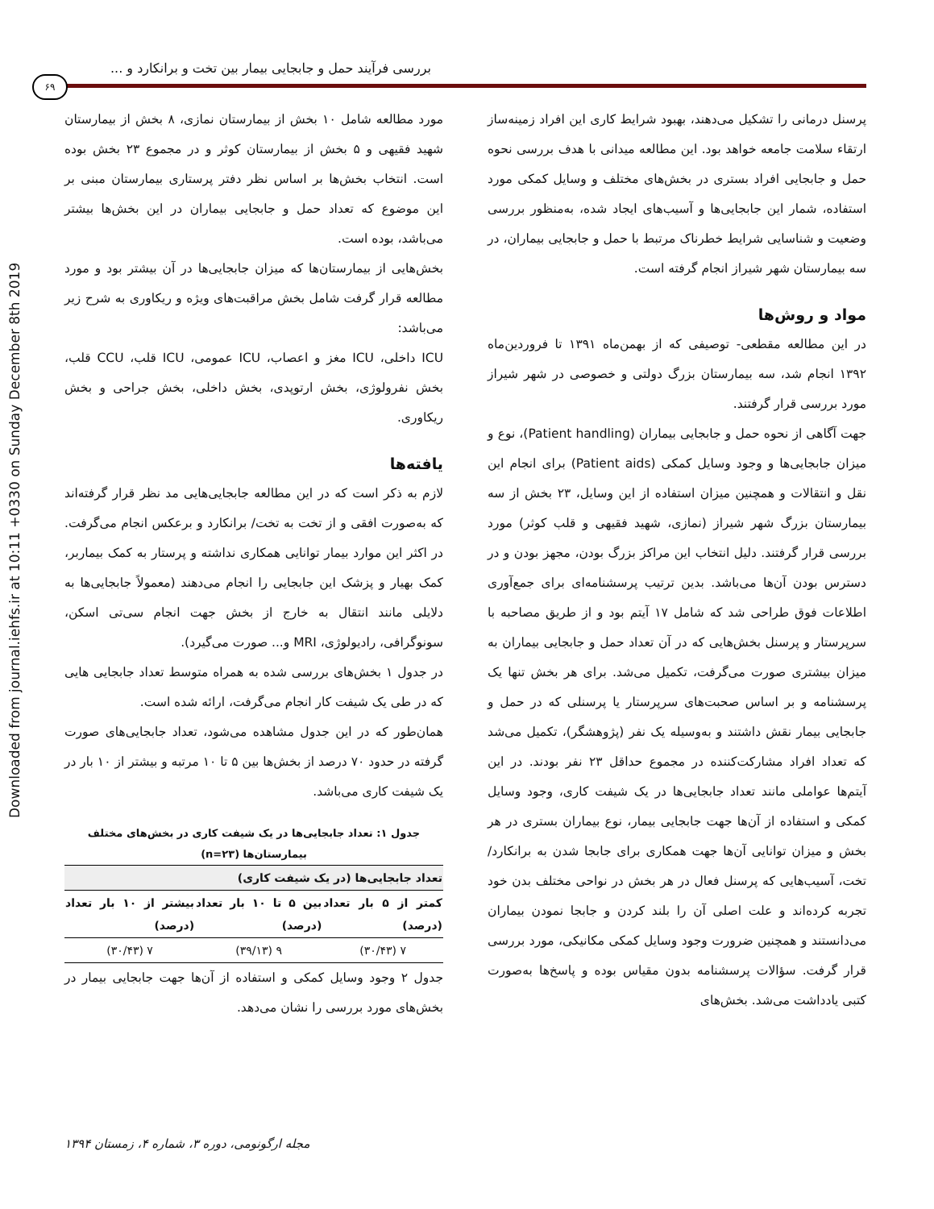Downloaded from journal.iehfs.ir at 10:11 +0330 on Sunday December 8th 2019
بررسی فرآیند حمل و جابجایی بیمار بین تخت و برانکارد و ...
۶۹
پرسنل درمانی را تشکیل می‌دهند، بهبود شرایط کاری این افراد زمینه‌ساز ارتقاء سلامت جامعه خواهد بود. این مطالعه میدانی با هدف بررسی نحوه حمل و جابجایی افراد بستری در بخش‌های مختلف و وسایل کمکی مورد استفاده، شمار این جابجایی‌ها و آسیب‌های ایجاد شده، به‌منظور بررسی وضعیت و شناسایی شرایط خطرناک مرتبط با حمل و جابجایی بیماران، در سه بیمارستان شهر شیراز انجام گرفته است.
مواد و روش‌ها
در این مطالعه مقطعی- توصیفی که از بهمن‌ماه ۱۳۹۱ تا فروردین‌ماه ۱۳۹۲ انجام شد، سه بیمارستان بزرگ دولتی و خصوصی در شهر شیراز مورد بررسی قرار گرفتند.
جهت آگاهی از نحوه حمل و جابجایی بیماران (Patient handling)، نوع و میزان جابجایی‌ها و وجود وسایل کمکی (Patient aids) برای انجام این نقل و انتقالات و همچنین میزان استفاده از این وسایل، ۲۳ بخش از سه بیمارستان بزرگ شهر شیراز (نمازی، شهید فقیهی و قلب کوثر) مورد بررسی قرار گرفتند. دلیل انتخاب این مراکز بزرگ بودن، مجهز بودن و در دسترس بودن آن‌ها می‌باشد. بدین ترتیب پرسشنامه‌ای برای جمع‌آوری اطلاعات فوق طراحی شد که شامل ۱۷ آیتم بود و از طریق مصاحبه با سرپرستار و پرسنل بخش‌هایی که در آن تعداد حمل و جابجایی بیماران به میزان بیشتری صورت می‌گرفت، تکمیل می‌شد. برای هر بخش تنها یک پرسشنامه و بر اساس صحبت‌های سرپرستار یا پرسنلی که در حمل و جابجایی بیمار نقش داشتند و به‌وسیله یک نفر (پژوهشگر)، تکمیل می‌شد که تعداد افراد مشارکت‌کننده در مجموع حداقل ۲۳ نفر بودند. در این آیتم‌ها عواملی مانند تعداد جابجایی‌ها در یک شیفت کاری، وجود وسایل کمکی و استفاده از آن‌ها جهت جابجایی بیمار، نوع بیماران بستری در هر بخش و میزان توانایی آن‌ها جهت همکاری برای جابجا شدن به برانکارد/ تخت، آسیب‌هایی که پرسنل فعال در هر بخش در نواحی مختلف بدن خود تجربه کرده‌اند و علت اصلی آن را بلند کردن و جابجا نمودن بیماران می‌دانستند و همچنین ضرورت وجود وسایل کمکی مکانیکی، مورد بررسی قرار گرفت. سؤالات پرسشنامه بدون مقیاس بوده و پاسخ‌ها به‌صورت کتبی یادداشت می‌شد. بخش‌های
مورد مطالعه شامل ۱۰ بخش از بیمارستان نمازی، ۸ بخش از بیمارستان شهید فقیهی و ۵ بخش از بیمارستان کوثر و در مجموع ۲۳ بخش بوده است. انتخاب بخش‌ها بر اساس نظر دفتر پرستاری بیمارستان مبنی بر این موضوع که تعداد حمل و جابجایی بیماران در این بخش‌ها بیشتر می‌باشد، بوده است.
بخش‌هایی از بیمارستان‌ها که میزان جابجایی‌ها در آن بیشتر بود و مورد مطالعه قرار گرفت شامل بخش مراقبت‌های ویژه و ریکاوری به شرح زیر می‌باشد:
ICU داخلی، ICU مغز و اعصاب، ICU عمومی، ICU قلب، CCU قلب، بخش نفرولوژی، بخش ارتوپدی، بخش داخلی، بخش جراحی و بخش ریکاوری.
یافته‌ها
لازم به ذکر است که در این مطالعه جابجایی‌هایی مد نظر قرار گرفته‌اند که به‌صورت افقی و از تخت به تخت/ برانکارد و برعکس انجام می‌گرفت. در اکثر این موارد بیمار توانایی همکاری نداشته و پرستار به کمک بیماربر، کمک بهیار و پزشک این جابجایی را انجام می‌دهند (معمولاً جابجایی‌ها به دلایلی مانند انتقال به خارج از بخش جهت انجام سی‌تی اسکن، سونوگرافی، رادیولوژی، MRI و... صورت می‌گیرد).
در جدول ۱ بخش‌های بررسی شده به همراه متوسط تعداد جابجایی هایی که در طی یک شیفت کار انجام می‌گرفت، ارائه شده است.
همان‌طور که در این جدول مشاهده می‌شود، تعداد جابجایی‌های صورت گرفته در حدود ۷۰ درصد از بخش‌ها بین ۵ تا ۱۰ مرتبه و بیشتر از ۱۰ بار در یک شیفت کاری می‌باشد.
جدول ۱: تعداد جابجایی‌ها در یک شیفت کاری در بخش‌های مختلف بیمارستان‌ها (n=۲۳)
| تعداد جابجایی‌ها (در یک شیفت کاری) | | |
| --- | --- | --- |
| کمتر از ۵ بار تعداد (درصد) | بین ۵ تا ۱۰ بار تعداد (درصد) | بیشتر از ۱۰ بار تعداد (درصد) |
| ۷ (۳۰/۴۳) | ۹ (۳۹/۱۳) | ۷ (۳۰/۴۳) |
جدول ۲ وجود وسایل کمکی و استفاده از آن‌ها جهت جابجایی بیمار در بخش‌های مورد بررسی را نشان می‌دهد.
مجله ارگونومی، دوره ۳، شماره ۴، زمستان ۱۳۹۴